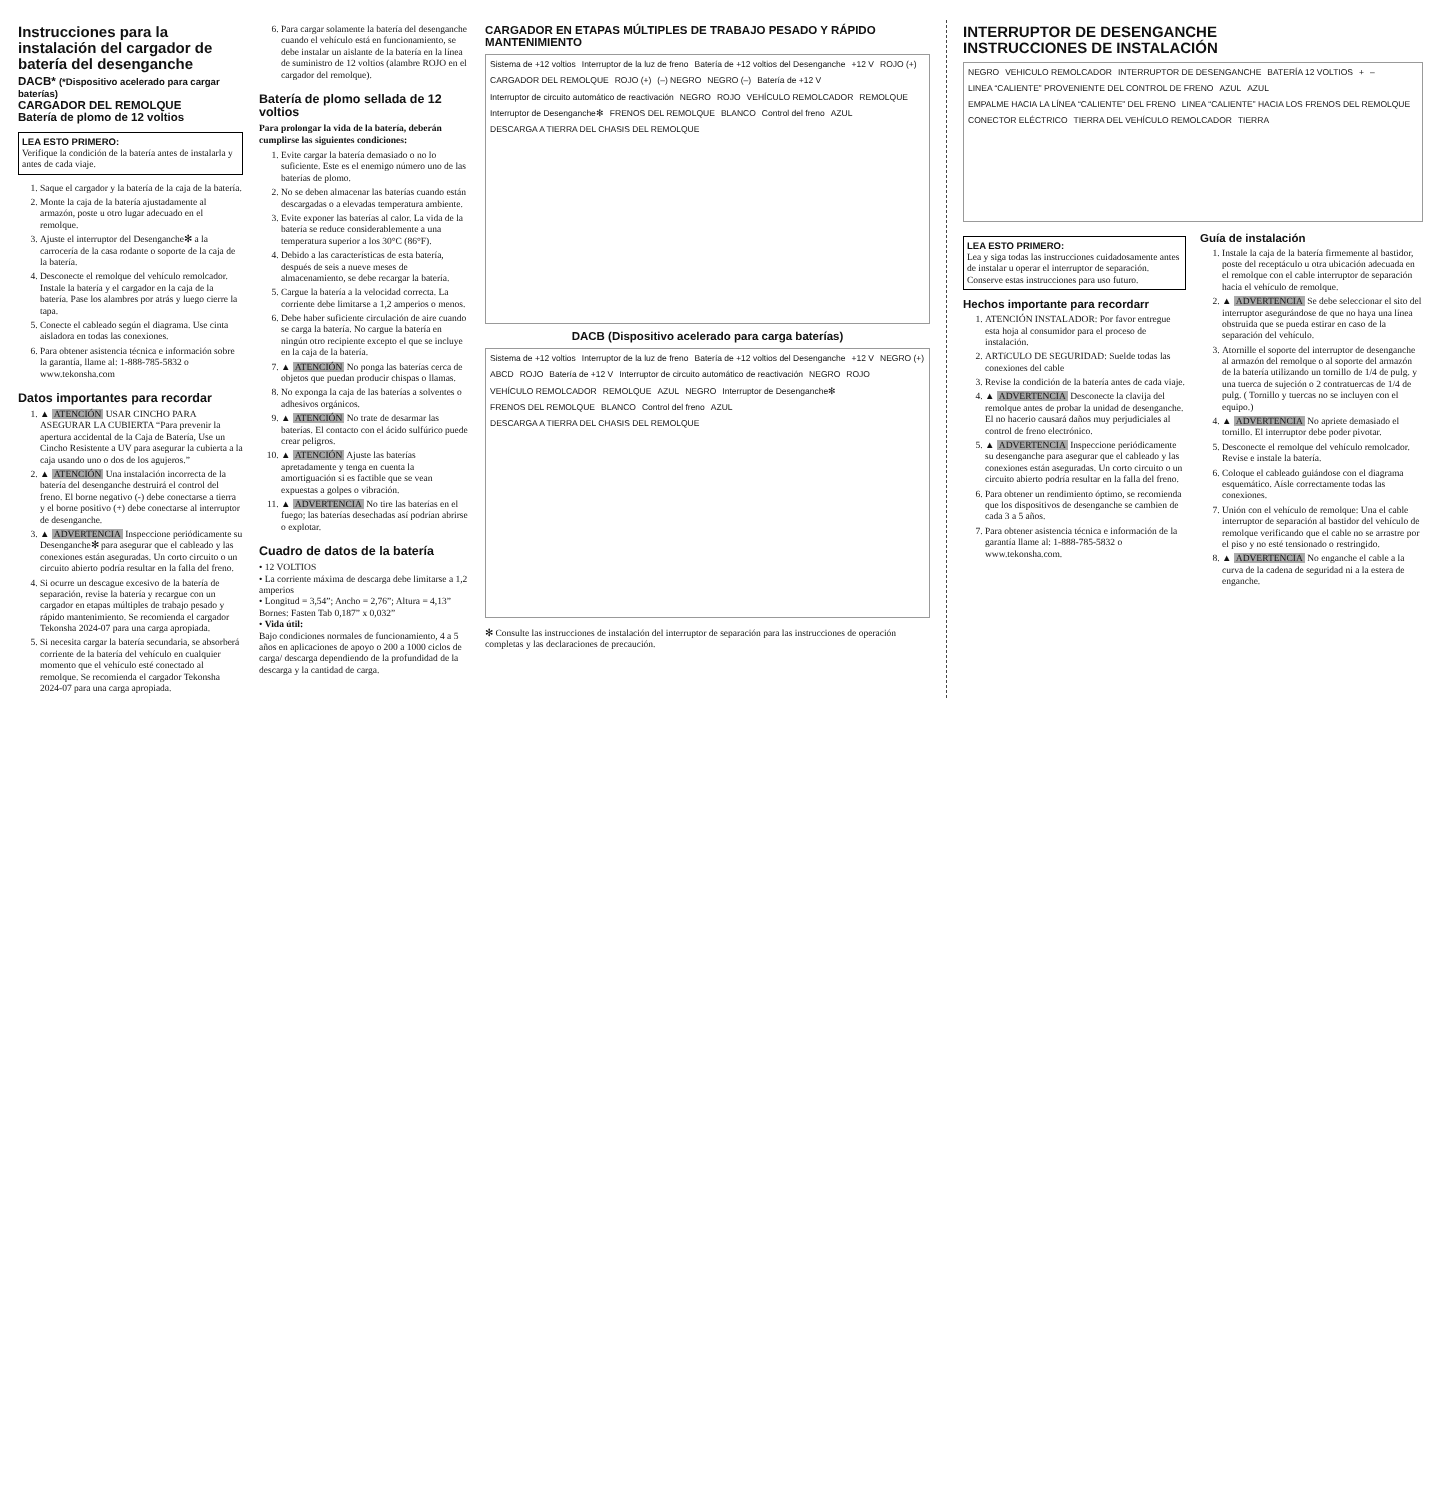Instrucciones para la instalación del cargador de batería del desenganche
DACB* (*Dispositivo acelerado para cargar baterías)
CARGADOR DEL REMOLQUE
Batería de plomo de 12 voltios
LEA ESTO PRIMERO:
Verifique la condición de la batería antes de instalarla y antes de cada viaje.
1. Saque el cargador y la batería de la caja de la batería.
2. Monte la caja de la batería ajustadamente al armazón, poste u otro lugar adecuado en el remolque.
3. Ajuste el interruptor del Desenganche✻ a la carrocería de la casa rodante o soporte de la caja de la batería.
4. Desconecte el remolque del vehículo remolcador. Instale la batería y el cargador en la caja de la batería. Pase los alambres por atrás y luego cierre la tapa.
5. Conecte el cableado según el diagrama. Use cinta aisladora en todas las conexiones.
6. Para obtener asistencia técnica e información sobre la garantía, llame al: 1-888-785-5832 o www.tekonsha.com
Datos importantes para recordar
1. ▲ ATENCIÓN USAR CINCHO PARA ASEGURAR LA CUBIERTA “Para prevenir la apertura accidental de la Caja de Batería, Use un Cincho Resistente a UV para asegurar la cubierta a la caja usando uno o dos de los agujeros.”
2. ▲ ATENCIÓN Una instalación incorrecta de la batería del desenganche destruirá el control del freno. El borne negativo (-) debe conectarse a tierra y el borne positivo (+) debe conectarse al interruptor de desenganche.
3. ▲ ADVERTENCIA Inspeccione periódicamente su Desenganche✻ para asegurar que el cableado y las conexiones están aseguradas. Un corto circuito o un circuito abierto podría resultar en la falla del freno.
4. Si ocurre un descague excesivo de la batería de separación, revise la batería y recargue con un cargador en etapas múltiples de trabajo pesado y rápido mantenimiento. Se recomienda el cargador Tekonsha 2024-07 para una carga apropiada.
5. Si necesita cargar la batería secundaria, se absorberá corriente de la batería del vehículo en cualquier momento que el vehículo esté conectado al remolque. Se recomienda el cargador Tekonsha 2024-07 para una carga apropiada.
6. Para cargar solamente la batería del desenganche cuando el vehículo está en funcionamiento, se debe instalar un aislante de la batería en la línea de suministro de 12 voltios (alambre ROJO en el cargador del remolque).
Batería de plomo sellada de 12 voltios
Para prolongar la vida de la batería, deberán cumplirse las siguientes condiciones:
1. Evite cargar la batería demasiado o no lo suficiente. Este es el enemigo número uno de las baterías de plomo.
2. No se deben almacenar las baterías cuando están descargadas o a elevadas temperatura ambiente.
3. Evite exponer las baterías al calor. La vida de la batería se reduce considerablemente a una temperatura superior a los 30°C (86°F).
4. Debido a las características de esta batería, después de seis a nueve meses de almacenamiento, se debe recargar la batería.
5. Cargue la batería a la velocidad correcta. La corriente debe limitarse a 1,2 amperios o menos.
6. Debe haber suficiente circulación de aire cuando se carga la batería. No cargue la batería en ningún otro recipiente excepto el que se incluye en la caja de la batería.
7. ▲ ATENCIÓN No ponga las baterías cerca de objetos que puedan producir chispas o llamas.
8. No exponga la caja de las baterías a solventes o adhesivos orgánicos.
9. ▲ ATENCIÓN No trate de desarmar las baterías. El contacto con el ácido sulfúrico puede crear peligros.
10. ▲ ATENCIÓN Ajuste las baterías apretadamente y tenga en cuenta la amortiguación si es factible que se vean expuestas a golpes o vibración.
11. ▲ ADVERTENCIA No tire las baterías en el fuego; las baterías desechadas así podrían abrirse o explotar.
Cuadro de datos de la batería
• 12 VOLTIOS
• La corriente máxima de descarga debe limitarse a 1,2 amperios
• Longitud = 3,54”; Ancho = 2,76”; Altura = 4,13”
Bornes: Fasten Tab 0,187” x 0,032”
• Vida útil:
Bajo condiciones normales de funcionamiento, 4 a 5 años en aplicaciones de apoyo o 200 a 1000 ciclos de carga/ descarga dependiendo de la profundidad de la descarga y la cantidad de carga.
CARGADOR EN ETAPAS MÚLTIPLES DE TRABAJO PESADO Y RÁPIDO MANTENIMIENTO
Sistema de +12 voltios Interruptor de la luz de freno Batería de +12 voltios del Desenganche +12 V ROJO (+) CARGADOR DEL REMOLQUE ROJO (+) (–) NEGRO NEGRO (–) Batería de +12 V Interruptor de circuito automático de reactivación NEGRO ROJO VEHÍCULO REMOLCADOR REMOLQUE Interruptor de Desenganche✻ FRENOS DEL REMOLQUE BLANCO Control del freno AZUL DESCARGA A TIERRA DEL CHASIS DEL REMOLQUE
DACB (Dispositivo acelerado para carga baterías)
Sistema de +12 voltios Interruptor de la luz de freno Batería de +12 voltios del Desenganche +12 V NEGRO (+) ABCD ROJO Batería de +12 V Interruptor de circuito automático de reactivación NEGRO ROJO VEHÍCULO REMOLCADOR REMOLQUE AZUL NEGRO Interruptor de Desenganche✻ FRENOS DEL REMOLQUE BLANCO Control del freno AZUL DESCARGA A TIERRA DEL CHASIS DEL REMOLQUE
✻ Consulte las instrucciones de instalación del interruptor de separación para las instrucciones de operación completas y las declaraciones de precaución.
INTERRUPTOR DE DESENGANCHE
INSTRUCCIONES DE INSTALACIÓN
NEGRO VEHICULO REMOLCADOR INTERRUPTOR DE DESENGANCHE BATERÍA 12 VOLTIOS + – LINEA “CALIENTE” PROVENIENTE DEL CONTROL DE FRENO AZUL AZUL EMPALME HACIA LA LÍNEA “CALIENTE” DEL FRENO LINEA “CALIENTE” HACIA LOS FRENOS DEL REMOLQUE CONECTOR ELÉCTRICO TIERRA DEL VEHÍCULO REMOLCADOR TIERRA
LEA ESTO PRIMERO:
Lea y siga todas las instrucciones cuidadosamente antes de instalar u operar el interruptor de separación. Conserve estas instrucciones para uso futuro.
Hechos importante para recordarr
1. ATENCIÓN INSTALADOR: Por favor entregue esta hoja al consumidor para el proceso de instalación.
2. ARTíCULO DE SEGURIDAD: Suelde todas las conexiones del cable
3. Revise la condición de la batería antes de cada viaje.
4. ▲ ADVERTENCIA Desconecte la clavija del remolque antes de probar la unidad de desenganche. El no hacerio causará daños muy perjudiciales al control de freno electrónico.
5. ▲ ADVERTENCIA Inspeccione periódicamente su desenganche para asegurar que el cableado y las conexiones están aseguradas. Un corto circuito o un circuito abierto podría resultar en la falla del freno.
6. Para obtener un rendimiento óptimo, se recomienda que los dispositivos de desenganche se cambien de cada 3 a 5 años.
7. Para obtener asistencia técnica e información de la garantía llame al: 1-888-785-5832 o www.tekonsha.com.
Guía de instalación
1. Instale la caja de la batería firmemente al bastidor, poste del receptáculo u otra ubicación adecuada en el remolque con el cable interruptor de separación hacia el vehículo de remolque.
2. ▲ ADVERTENCIA Se debe seleccionar el sito del interruptor asegurándose de que no haya una línea obstruida que se pueda estirar en caso de la separación del vehículo.
3. Atornille el soporte del interruptor de desenganche al armazón del remolque o al soporte del armazón de la batería utilizando un tornillo de 1/4 de pulg. y una tuerca de sujeción o 2 contratuercas de 1/4 de pulg. ( Tornillo y tuercas no se incluyen con el equipo.)
4. ▲ ADVERTENCIA No apriete demasiado el tornillo. El interruptor debe poder pivotar.
5. Desconecte el remolque del vehículo remolcador. Revise e instale la batería.
6. Coloque el cableado guiándose con el diagrama esquemático. Aísle correctamente todas las conexiones.
7. Unión con el vehículo de remolque: Una el cable interruptor de separación al bastidor del vehículo de remolque verificando que el cable no se arrastre por el piso y no esté tensionado o restringido.
8. ▲ ADVERTENCIA No enganche el cable a la curva de la cadena de seguridad ni a la estera de enganche.